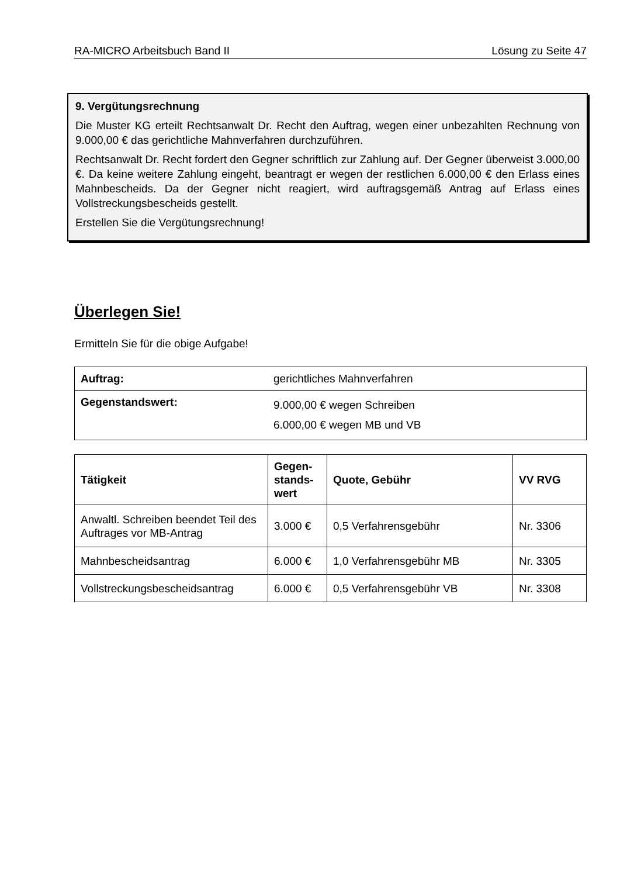RA-MICRO Arbeitsbuch Band II Lösung zu Seite 47
9. Vergütungsrechnung
Die Muster KG erteilt Rechtsanwalt Dr. Recht den Auftrag, wegen einer unbezahlten Rechnung von 9.000,00 € das gerichtliche Mahnverfahren durchzuführen.
Rechtsanwalt Dr. Recht fordert den Gegner schriftlich zur Zahlung auf. Der Gegner überweist 3.000,00 €. Da keine weitere Zahlung eingeht, beantragt er wegen der restlichen 6.000,00 € den Erlass eines Mahnbescheids. Da der Gegner nicht reagiert, wird auftragsgemäß Antrag auf Erlass eines Vollstreckungsbescheids gestellt.
Erstellen Sie die Vergütungsrechnung!
Überlegen Sie!
Ermitteln Sie für die obige Aufgabe!
| Auftrag: | gerichtliches Mahnverfahren |
| Gegenstandswert: | 9.000,00 € wegen Schreiben 6.000,00 € wegen MB und VB |
| Tätigkeit | Gegen- stands- wert | Quote, Gebühr | VV RVG |
| --- | --- | --- | --- |
| Anwaltl. Schreiben beendet Teil des Auftrages vor MB-Antrag | 3.000 € | 0,5 Verfahrensgebühr | Nr. 3306 |
| Mahnbescheidsantrag | 6.000 € | 1,0 Verfahrensgebühr MB | Nr. 3305 |
| Vollstreckungsbescheidsantrag | 6.000 € | 0,5 Verfahrensgebühr VB | Nr. 3308 |